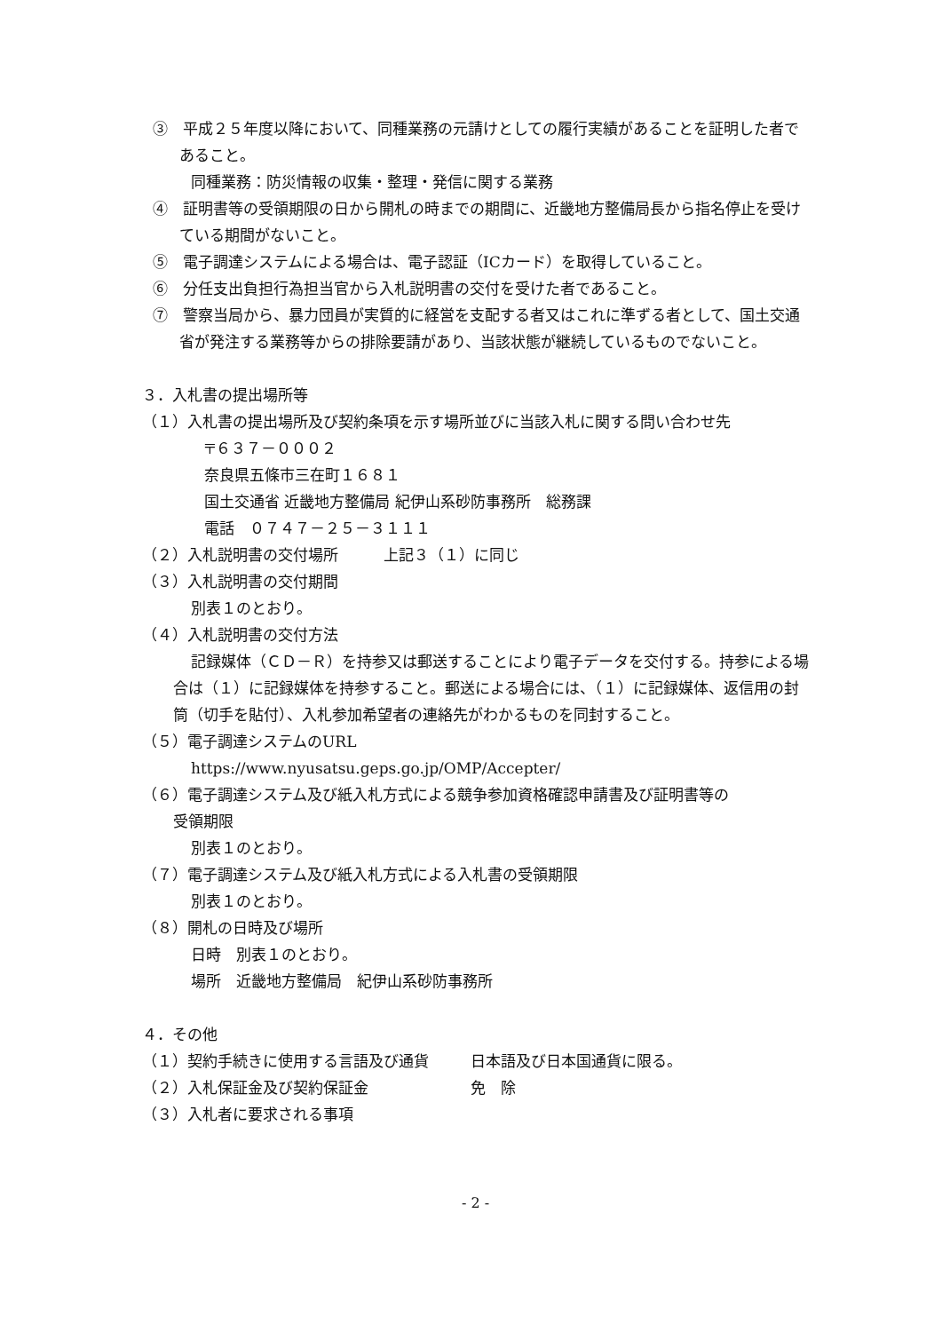③　平成２５年度以降において、同種業務の元請けとしての履行実績があることを証明した者であること。
同種業務：防災情報の収集・整理・発信に関する業務
④　証明書等の受領期限の日から開札の時までの期間に、近畿地方整備局長から指名停止を受けている期間がないこと。
⑤　電子調達システムによる場合は、電子認証（ICカード）を取得していること。
⑥　分任支出負担行為担当官から入札説明書の交付を受けた者であること。
⑦　警察当局から、暴力団員が実質的に経営を支配する者又はこれに準ずる者として、国土交通省が発注する業務等からの排除要請があり、当該状態が継続しているものでないこと。
３．入札書の提出場所等
（１）入札書の提出場所及び契約条項を示す場所並びに当該入札に関する問い合わせ先
〒６３７－０００２
奈良県五條市三在町１６８１
国土交通省 近畿地方整備局 紀伊山系砂防事務所　総務課
電話　０７４７－２５－３１１１
（２）入札説明書の交付場所　　　上記３（１）に同じ
（３）入札説明書の交付期間
別表１のとおり。
（４）入札説明書の交付方法
記録媒体（ＣＤ－Ｒ）を持参又は郵送することにより電子データを交付する。持参による場合は（１）に記録媒体を持参すること。郵送による場合には、（１）に記録媒体、返信用の封筒（切手を貼付）、入札参加希望者の連絡先がわかるものを同封すること。
（５）電子調達システムのURL
https://www.nyusatsu.geps.go.jp/OMP/Accepter/
（６）電子調達システム及び紙入札方式による競争参加資格確認申請書及び証明書等の
受領期限
別表１のとおり。
（７）電子調達システム及び紙入札方式による入札書の受領期限
別表１のとおり。
（８）開札の日時及び場所
日時　別表１のとおり。
場所　近畿地方整備局　紀伊山系砂防事務所
４．その他
（１）契約手続きに使用する言語及び通貨 日本語及び日本国通貨に限る。
（２）入札保証金及び契約保証金 免　除
（３）入札者に要求される事項
- 2 -